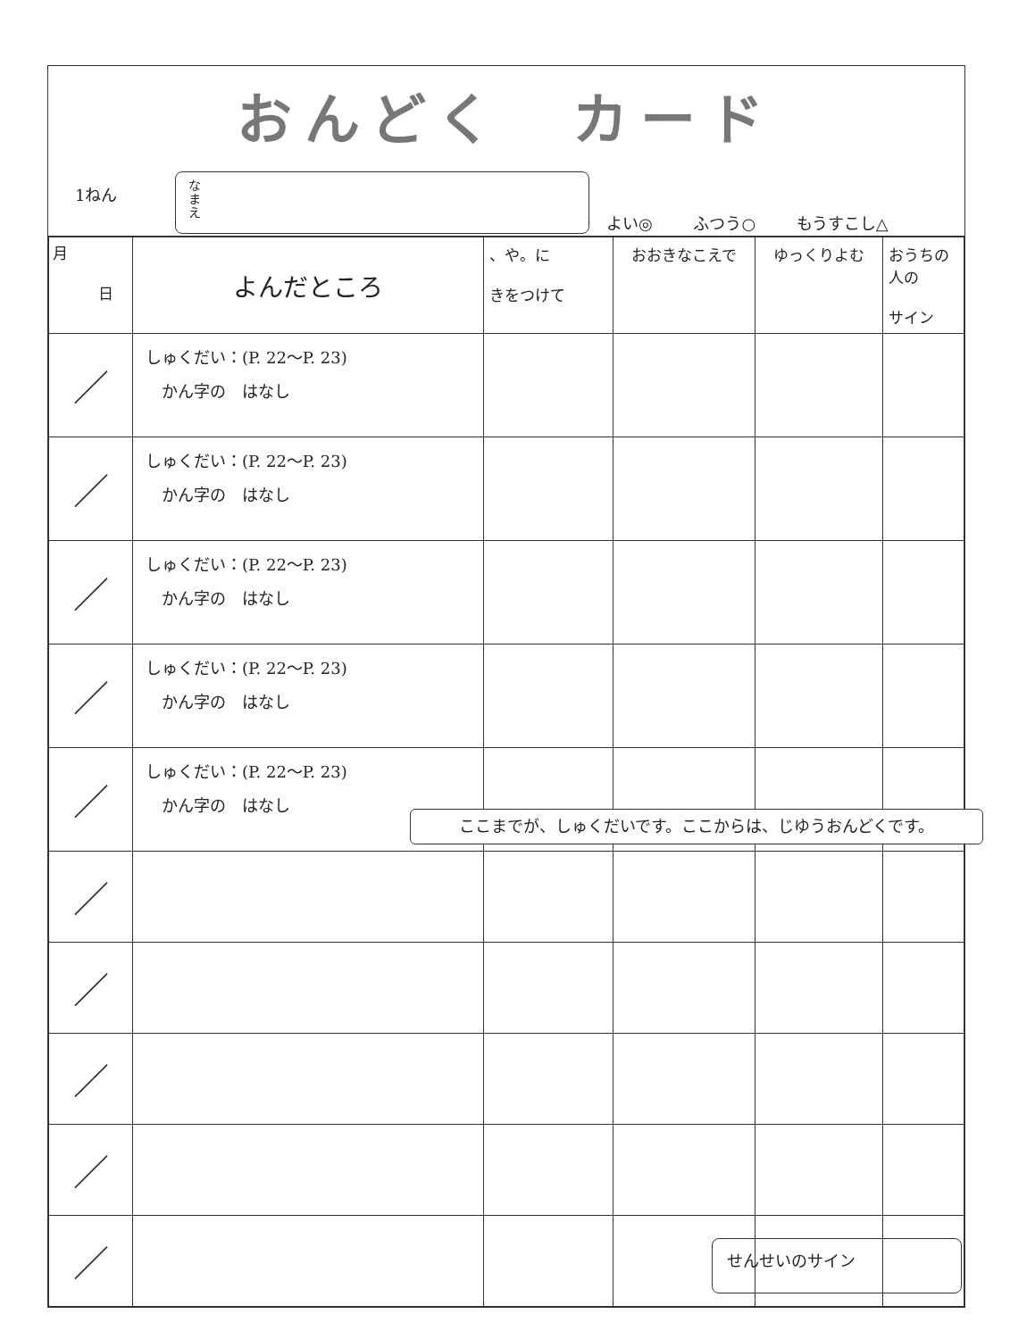おんどく　カード
1ねん
なまえ
よい◎ ふつう○ もうすこし△
| 月 日 | よんだところ | 、や。に きをつけて | おおきなこえで | ゆっくりよむ | おうちの人の サイン |
| --- | --- | --- | --- | --- | --- |
| ／ | しゅくだい：(P. 22〜P. 23) かん字の はなし | | | | |
| ／ | しゅくだい：(P. 22〜P. 23) かん字の はなし | | | | |
| ／ | しゅくだい：(P. 22〜P. 23) かん字の はなし | | | | |
| ／ | しゅくだい：(P. 22〜P. 23) かん字の はなし | | | | |
| ／ | しゅくだい：(P. 22〜P. 23) かん字の はなし | | | | |
| ／ | | | | | |
| ／ | | | | | |
| ／ | | | | | |
| ／ | | | | | |
| ／ | | | | | |
ここまでが、しゅくだいです。ここからは、じゆうおんどくです。
せんせいのサイン